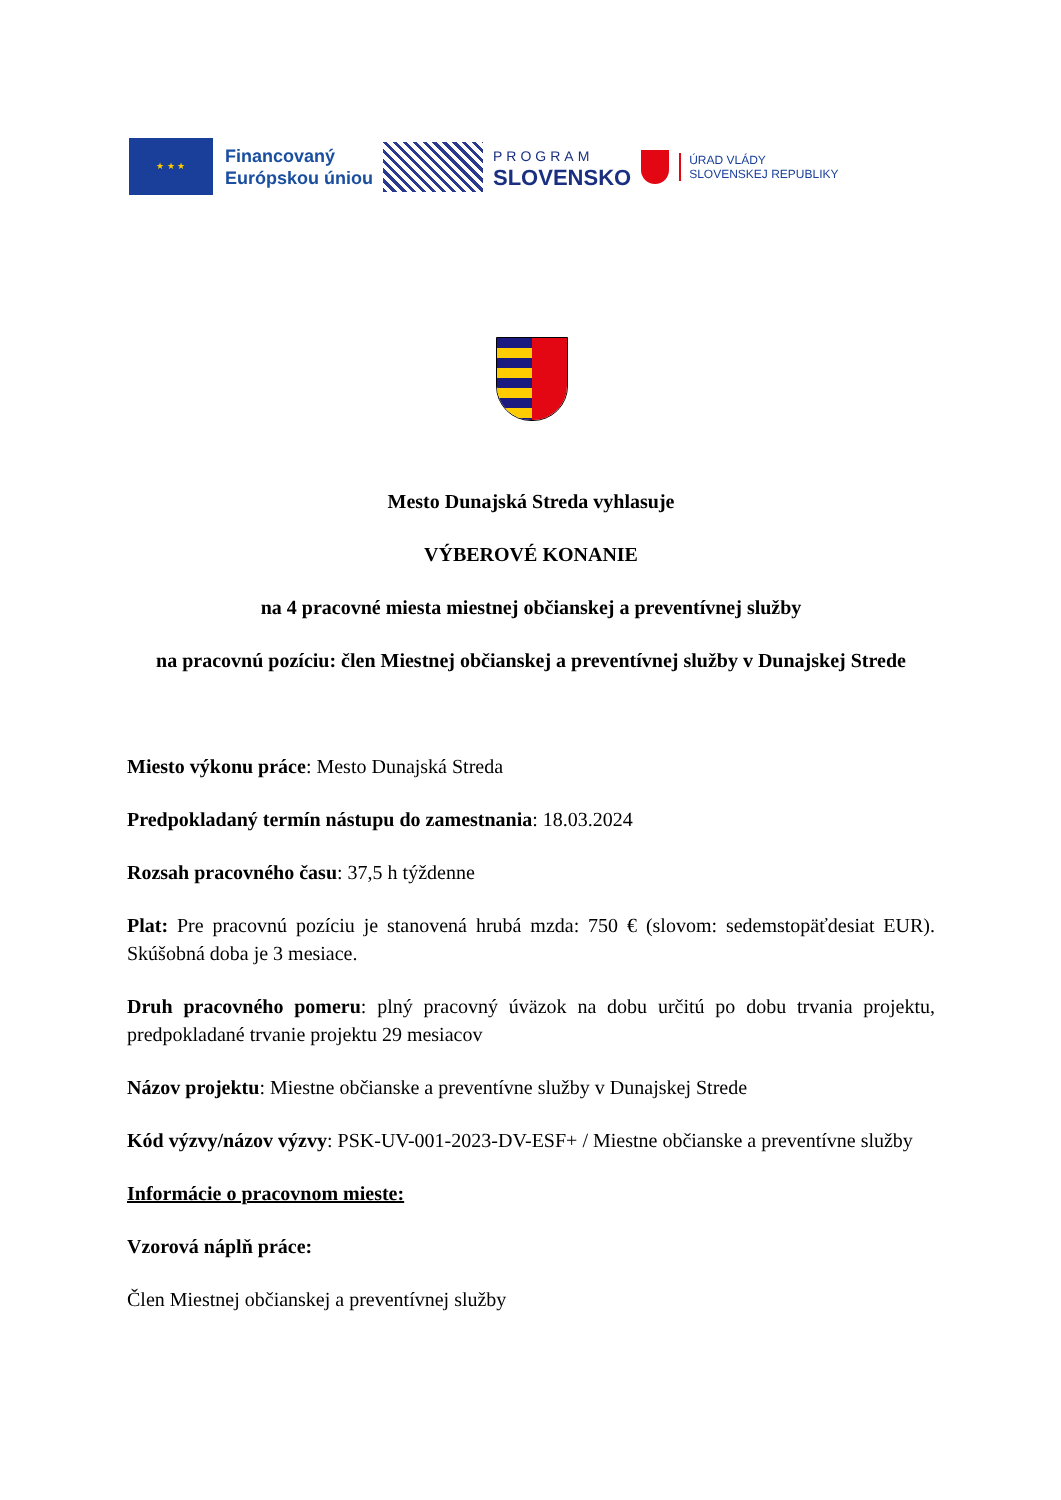★ ★ ★
Financovaný
Európskou úniou
PROGRAM
SLOVENSKO
ÚRAD VLÁDY
SLOVENSKEJ REPUBLIKY
Mesto Dunajská Streda vyhlasuje
VÝBEROVÉ KONANIE
na 4 pracovné miesta miestnej občianskej a preventívnej služby
na pracovnú pozíciu: člen Miestnej občianskej a preventívnej služby v Dunajskej Strede
Miesto výkonu práce: Mesto Dunajská Streda
Predpokladaný termín nástupu do zamestnania: 18.03.2024
Rozsah pracovného času: 37,5 h týždenne
Plat: Pre pracovnú pozíciu je stanovená hrubá mzda: 750 € (slovom: sedemstopäťdesiat EUR). Skúšobná doba je 3 mesiace.
Druh pracovného pomeru: plný pracovný úväzok na dobu určitú po dobu trvania projektu, predpokladané trvanie projektu 29 mesiacov
Názov projektu: Miestne občianske a preventívne služby v Dunajskej Strede
Kód výzvy/názov výzvy: PSK-UV-001-2023-DV-ESF+ / Miestne občianske a preventívne služby
Informácie o pracovnom mieste:
Vzorová náplň práce:
Člen Miestnej občianskej a preventívnej služby